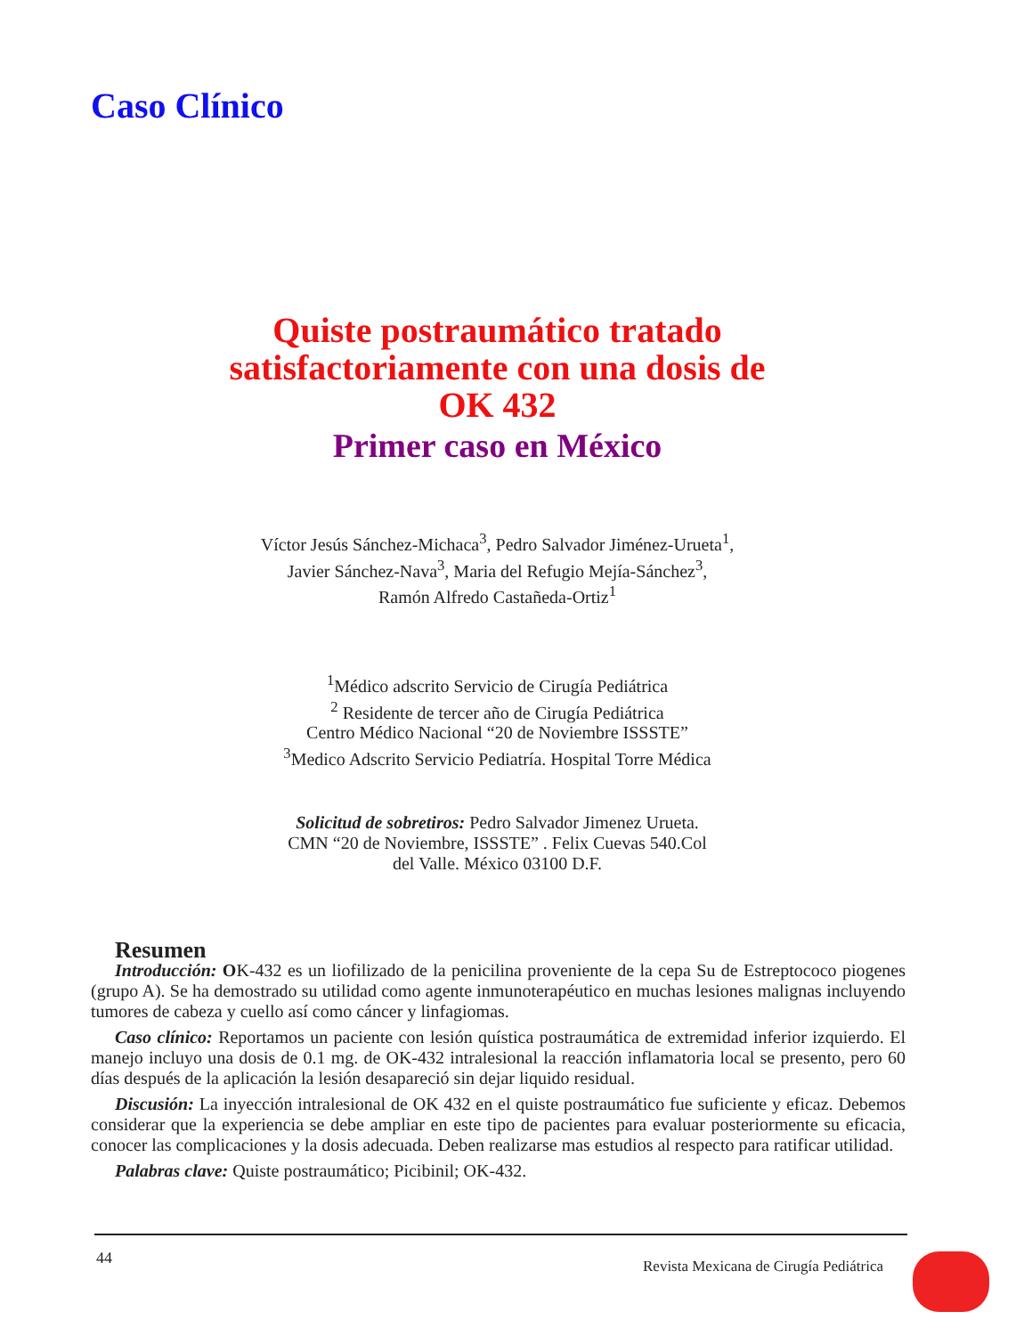Caso Clínico
Quiste postraumático tratado
satisfactoriamente con una dosis de
OK 432
Primer caso en México
Víctor Jesús Sánchez-Michaca<sup>3</sup>, Pedro Salvador Jiménez-Urueta<sup>1</sup>,
Javier Sánchez-Nava<sup>3</sup>, Maria del Refugio Mejía-Sánchez<sup>3</sup>,
Ramón Alfredo Castañeda-Ortiz<sup>1</sup>
<sup>1</sup> Médico adscrito Servicio de Cirugía Pediátrica
<sup>2</sup> Residente de tercer año de Cirugía Pediátrica
Centro Médico Nacional “20 de Noviembre ISSSTE”
<sup>3</sup> Medico Adscrito Servicio Pediatría. Hospital Torre Médica
Solicitud de sobretiros: Pedro Salvador Jimenez Urueta.
CMN “20 de Noviembre, ISSSTE” . Felix Cuevas 540.Col
del Valle. México 03100 D.F.
Resumen
Introducción: OK-432 es un liofilizado de la penicilina proveniente de la cepa Su de Estreptococo piogenes (grupo A). Se ha demostrado su utilidad como agente inmunoterapéutico en muchas lesiones malignas incluyendo tumores de cabeza y cuello así como cáncer y linfagiomas.
Caso clínico: Reportamos un paciente con lesión quística postraumática de extremidad inferior izquierdo. El manejo incluyo una dosis de 0.1 mg. de OK-432 intralesional la reacción inflamatoria local se presento, pero 60 días después de la aplicación la lesión desapareció sin dejar liquido residual.
Discusión: La inyección intralesional de OK 432 en el quiste postraumático fue suficiente y eficaz. Debemos considerar que la experiencia se debe ampliar en este tipo de pacientes para evaluar posteriormente su eficacia, conocer las complicaciones y la dosis adecuada. Deben realizarse mas estudios al respecto para ratificar utilidad.
Palabras clave: Quiste postraumático; Picibinil; OK-432.
44
Revista Mexicana de Cirugía Pediátrica